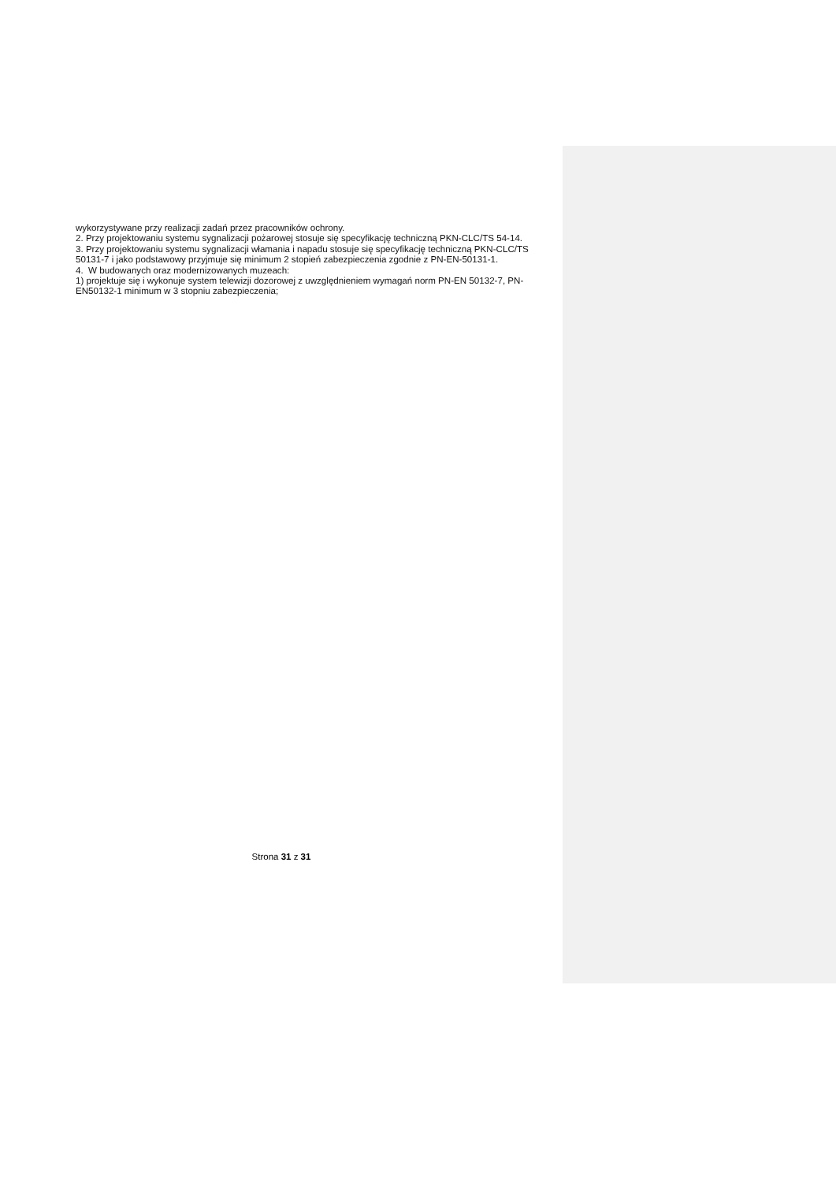wykorzystywane przy realizacji zadań przez pracowników ochrony.
2. Przy projektowaniu systemu sygnalizacji pożarowej stosuje się specyfikację techniczną PKN-CLC/TS 54-14.
3. Przy projektowaniu systemu sygnalizacji włamania i napadu stosuje się specyfikację techniczną PKN-CLC/TS 50131-7 i jako podstawowy przyjmuje się minimum 2 stopień zabezpieczenia zgodnie z PN-EN-50131-1.
4. W budowanych oraz modernizowanych muzeach:
1) projektuje się i wykonuje system telewizji dozorowej z uwzględnieniem wymagań norm PN-EN 50132-7, PN-EN50132-1 minimum w 3 stopniu zabezpieczenia;
Strona 31 z 31